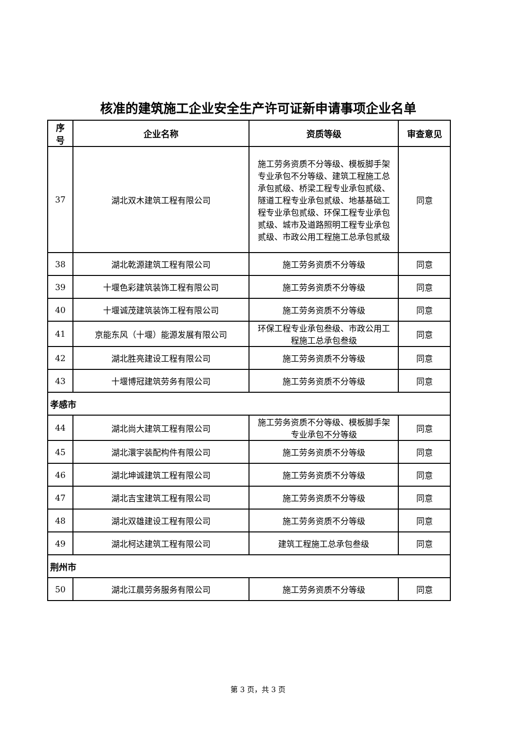核准的建筑施工企业安全生产许可证新申请事项企业名单
| 序号 | 企业名称 | 资质等级 | 审查意见 |
| --- | --- | --- | --- |
| 37 | 湖北双木建筑工程有限公司 | 施工劳务资质不分等级、模板脚手架专业承包不分等级、建筑工程施工总承包贰级、桥梁工程专业承包贰级、隧道工程专业承包贰级、地基基础工程专业承包贰级、环保工程专业承包贰级、城市及道路照明工程专业承包贰级、市政公用工程施工总承包贰级 | 同意 |
| 38 | 湖北乾源建筑工程有限公司 | 施工劳务资质不分等级 | 同意 |
| 39 | 十堰色彩建筑装饰工程有限公司 | 施工劳务资质不分等级 | 同意 |
| 40 | 十堰诚茂建筑装饰工程有限公司 | 施工劳务资质不分等级 | 同意 |
| 41 | 京能东风（十堰）能源发展有限公司 | 环保工程专业承包叁级、市政公用工程施工总承包叁级 | 同意 |
| 42 | 湖北胜亮建设工程有限公司 | 施工劳务资质不分等级 | 同意 |
| 43 | 十堰博冠建筑劳务有限公司 | 施工劳务资质不分等级 | 同意 |
| 孝感市 | | | |
| 44 | 湖北尚大建筑工程有限公司 | 施工劳务资质不分等级、模板脚手架专业承包不分等级 | 同意 |
| 45 | 湖北澴宇装配构件有限公司 | 施工劳务资质不分等级 | 同意 |
| 46 | 湖北坤诚建筑工程有限公司 | 施工劳务资质不分等级 | 同意 |
| 47 | 湖北吉宝建筑工程有限公司 | 施工劳务资质不分等级 | 同意 |
| 48 | 湖北双雄建设工程有限公司 | 施工劳务资质不分等级 | 同意 |
| 49 | 湖北柯达建筑工程有限公司 | 建筑工程施工总承包叁级 | 同意 |
| 荆州市 | | | |
| 50 | 湖北江晨劳务服务有限公司 | 施工劳务资质不分等级 | 同意 |
第 3 页，共 3 页